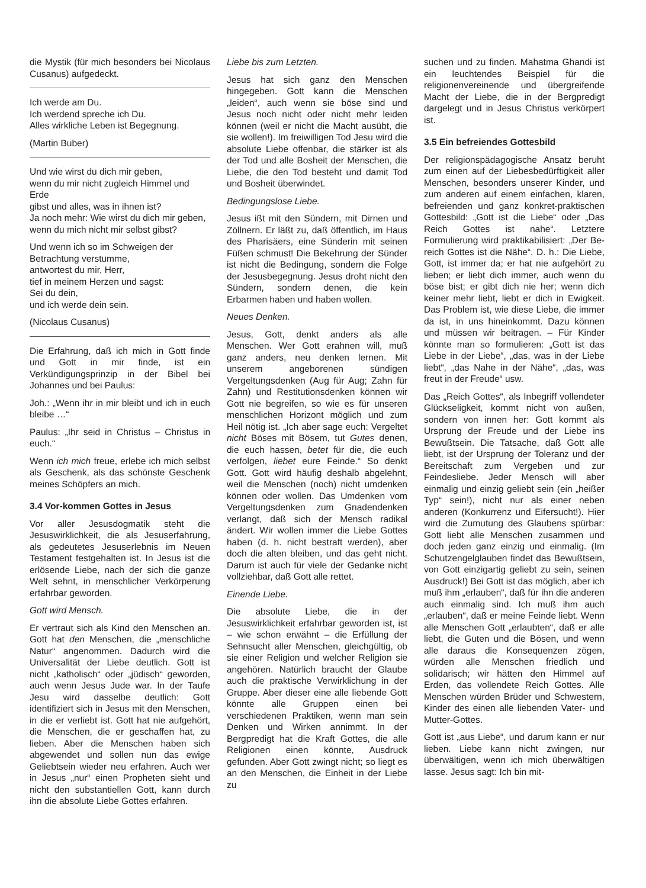die Mystik (für mich besonders bei Nicolaus Cusanus) aufgedeckt.
Ich werde am Du.
Ich werdend spreche ich Du.
Alles wirkliche Leben ist Begegnung.
(Martin Buber)
Und wie wirst du dich mir geben,
wenn du mir nicht zugleich Himmel und Erde
gibst und alles, was in ihnen ist?
Ja noch mehr: Wie wirst du dich mir geben,
wenn du mich nicht mir selbst gibst?
Und wenn ich so im Schweigen der Betrachtung verstumme,
antwortest du mir, Herr,
tief in meinem Herzen und sagst:
Sei du dein,
und ich werde dein sein.
(Nicolaus Cusanus)
Die Erfahrung, daß ich mich in Gott finde und Gott in mir finde, ist ein Verkündigungsprinzip in der Bibel bei Johannes und bei Paulus:
Joh.: „Wenn ihr in mir bleibt und ich in euch bleibe …“
Paulus: „Ihr seid in Christus – Christus in euch.“
Wenn ich mich freue, erlebe ich mich selbst als Geschenk, als das schönste Geschenk meines Schöpfers an mich.
3.4 Vor-kommen Gottes in Jesus
Vor aller Jesusdogmatik steht die Jesuswirklichkeit, die als Jesuserfahrung, als gedeutetes Jesuserlebnis im Neuen Testament festgehalten ist. In Jesus ist die erlösende Liebe, nach der sich die ganze Welt sehnt, in menschlicher Verkörperung erfahrbar geworden.
Gott wird Mensch.
Er vertraut sich als Kind den Menschen an. Gott hat den Menschen, die „menschliche Natur“ angenommen. Dadurch wird die Universalität der Liebe deutlich. Gott ist nicht „katholisch“ oder „jüdisch“ geworden, auch wenn Jesus Jude war. In der Taufe Jesu wird dasselbe deutlich: Gott identifiziert sich in Jesus mit den Menschen, in die er verliebt ist. Gott hat nie aufgehört, die Menschen, die er geschaffen hat, zu lieben. Aber die Menschen haben sich abgewendet und sollen nun das ewige Geliebtsein wieder neu erfahren. Auch wer in Jesus „nur“ einen Propheten sieht und nicht den substantiellen Gott, kann durch ihn die absolute Liebe Gottes erfahren.
Liebe bis zum Letzten.
Jesus hat sich ganz den Menschen hingegeben. Gott kann die Menschen „leiden“, auch wenn sie böse sind und Jesus noch nicht oder nicht mehr leiden können (weil er nicht die Macht ausübt, die sie wollen!). Im freiwilligen Tod Jesu wird die absolute Liebe offenbar, die stärker ist als der Tod und alle Bosheit der Menschen, die Liebe, die den Tod besteht und damit Tod und Bosheit überwindet.
Bedingungslose Liebe.
Jesus ißt mit den Sündern, mit Dirnen und Zöllnern. Er läßt zu, daß öffentlich, im Haus des Pharisäers, eine Sünderin mit seinen Füßen schmust! Die Bekehrung der Sünder ist nicht die Bedingung, sondern die Folge der Jesusbegegnung. Jesus droht nicht den Sündern, sondern denen, die kein Erbarmen haben und haben wollen.
Neues Denken.
Jesus, Gott, denkt anders als alle Menschen. Wer Gott erahnen will, muß ganz anders, neu denken lernen. Mit unserem angeborenen sündigen Vergeltungsdenken (Aug für Aug; Zahn für Zahn) und Restitutionsdenken können wir Gott nie begreifen, so wie es für unseren menschlichen Horizont möglich und zum Heil nötig ist. „Ich aber sage euch: Vergeltet nicht Böses mit Bösem, tut Gutes denen, die euch hassen, betet für die, die euch verfolgen, liebet eure Feinde.“ So denkt Gott. Gott wird häufig deshalb abgelehnt, weil die Menschen (noch) nicht umdenken können oder wollen. Das Umdenken vom Vergeltungsdenken zum Gnadendenken verlangt, daß sich der Mensch radikal ändert. Wir wollen immer die Liebe Gottes haben (d. h. nicht bestraft werden), aber doch die alten bleiben, und das geht nicht. Darum ist auch für viele der Gedanke nicht vollziehbar, daß Gott alle rettet.
Einende Liebe.
Die absolute Liebe, die in der Jesuswirklichkeit erfahrbar geworden ist, ist – wie schon erwähnt – die Erfüllung der Sehnsucht aller Menschen, gleichgültig, ob sie einer Religion und welcher Religion sie angehören. Natürlich braucht der Glaube auch die praktische Verwirklichung in der Gruppe. Aber dieser eine alle liebende Gott könnte alle Gruppen einen bei verschiedenen Praktiken, wenn man sein Denken und Wirken annimmt. In der Bergpredigt hat die Kraft Gottes, die alle Religionen einen könnte, Ausdruck gefunden. Aber Gott zwingt nicht; so liegt es an den Menschen, die Einheit in der Liebe zu
suchen und zu finden. Mahatma Ghandi ist ein leuchtendes Beispiel für die religionenvereinende und übergreifende Macht der Liebe, die in der Bergpredigt dargelegt und in Jesus Christus verkörpert ist.
3.5 Ein befreiendes Gottesbild
Der religionspädagogische Ansatz beruht zum einen auf der Liebesbedürftigkeit aller Menschen, besonders unserer Kinder, und zum anderen auf einem einfachen, klaren, befreienden und ganz konkret-praktischen Gottesbild: „Gott ist die Liebe“ oder „Das Reich Gottes ist nahe“. Letztere Formulierung wird praktikabilisiert: „Der Be-reich Gottes ist die Nähe“. D. h.: Die Liebe, Gott, ist immer da; er hat nie aufgehört zu lieben; er liebt dich immer, auch wenn du böse bist; er gibt dich nie her; wenn dich keiner mehr liebt, liebt er dich in Ewigkeit. Das Problem ist, wie diese Liebe, die immer da ist, in uns hineinkommt. Dazu können und müssen wir beitragen. – Für Kinder könnte man so formulieren: „Gott ist das Liebe in der Liebe“, „das, was in der Liebe liebt“, „das Nahe in der Nähe“, „das, was freut in der Freude“ usw.
Das „Reich Gottes“, als Inbegriff vollendeter Glückseligkeit, kommt nicht von außen, sondern von innen her: Gott kommt als Ursprung der Freude und der Liebe ins Bewußtsein. Die Tatsache, daß Gott alle liebt, ist der Ursprung der Toleranz und der Bereitschaft zum Vergeben und zur Feindesliebe. Jeder Mensch will aber einmalig und einzig geliebt sein (ein „heißer Typ“ sein!), nicht nur als einer neben anderen (Konkurrenz und Eifersucht!). Hier wird die Zumutung des Glaubens spürbar: Gott liebt alle Menschen zusammen und doch jeden ganz einzig und einmalig. (Im Schutzengelglauben findet das Bewußtsein, von Gott einzigartig geliebt zu sein, seinen Ausdruck!) Bei Gott ist das möglich, aber ich muß ihm „erlauben“, daß für ihn die anderen auch einmalig sind. Ich muß ihm auch „erlauben“, daß er meine Feinde liebt. Wenn alle Menschen Gott „erlaubten“, daß er alle liebt, die Guten und die Bösen, und wenn alle daraus die Konsequenzen zögen, würden alle Menschen friedlich und solidarisch; wir hätten den Himmel auf Erden, das vollendete Reich Gottes. Alle Menschen würden Brüder und Schwestern, Kinder des einen alle liebenden Vater- und Mutter-Gottes.
Gott ist „aus Liebe“, und darum kann er nur lieben. Liebe kann nicht zwingen, nur überwältigen, wenn ich mich überwältigen lasse. Jesus sagt: Ich bin mit-